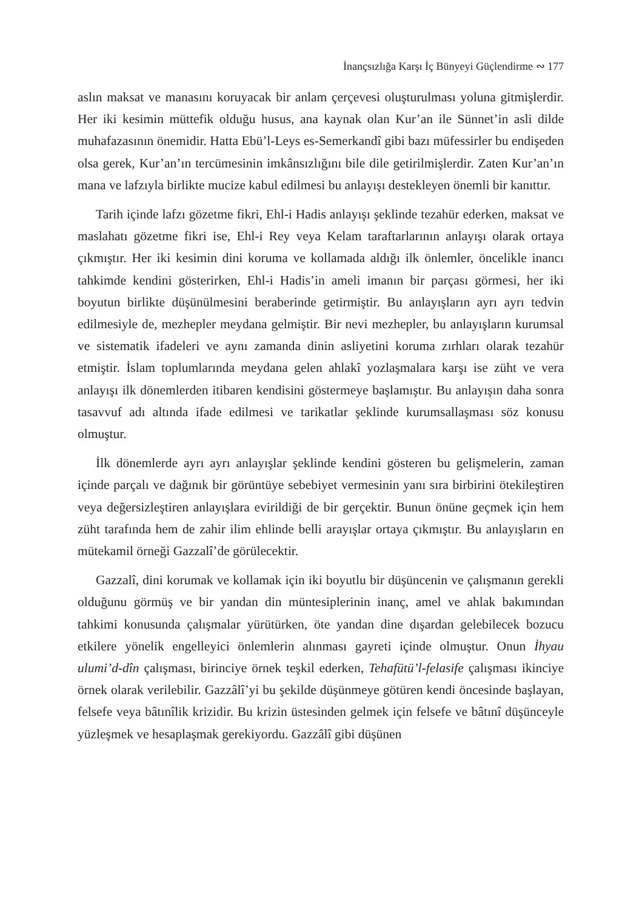İnançsızlığa Karşı İç Bünyeyi Güçlendirme ∾ 177
aslın maksat ve manasını koruyacak bir anlam çerçevesi oluşturulması yoluna gitmişlerdir. Her iki kesimin müttefik olduğu husus, ana kaynak olan Kur’an ile Sünnet’in asli dilde muhafazasının önemidir. Hatta Ebü’l-Leys es-Semerkandî gibi bazı müfessirler bu endişeden olsa gerek, Kur’an’ın tercümesinin imkânsızlığını bile dile getirilmişlerdir. Zaten Kur’an’ın mana ve lafzıyla birlikte mucize kabul edilmesi bu anlayışı destekleyen önemli bir kanıttır.
Tarih içinde lafzı gözetme fikri, Ehl-i Hadis anlayışı şeklinde tezahür ederken, maksat ve maslahatı gözetme fikri ise, Ehl-i Rey veya Kelam taraftarlarının anlayışı olarak ortaya çıkmıştır. Her iki kesimin dini koruma ve kollamada aldığı ilk önlemler, öncelikle inancı tahkimde kendini gösterirken, Ehl-i Hadis’in ameli imanın bir parçası görmesi, her iki boyutun birlikte düşünülmesini beraberinde getirmiştir. Bu anlayışların ayrı ayrı tedvin edilmesiyle de, mezhepler meydana gelmiştir. Bir nevi mezhepler, bu anlayışların kurumsal ve sistematik ifadeleri ve aynı zamanda dinin asliyetini koruma zırhları olarak tezahür etmiştir. İslam toplumlarında meydana gelen ahlakî yozlaşmalara karşı ise züht ve vera anlayışı ilk dönemlerden itibaren kendisini göstermeye başlamıştır. Bu anlayışın daha sonra tasavvuf adı altında ifade edilmesi ve tarikatlar şeklinde kurumsallaşması söz konusu olmuştur.
İlk dönemlerde ayrı ayrı anlayışlar şeklinde kendini gösteren bu gelişmelerin, zaman içinde parçalı ve dağınık bir görüntüye sebebiyet vermesinin yanı sıra birbirini ötekileştiren veya değersizleştiren anlayışlara evirildiği de bir gerçektir. Bunun önüne geçmek için hem züht tarafında hem de zahir ilim ehlinde belli arayışlar ortaya çıkmıştır. Bu anlayışların en mütekamil örneği Gazzalî’de görülecektir.
Gazzalî, dini korumak ve kollamak için iki boyutlu bir düşüncenin ve çalışmanın gerekli olduğunu görmüş ve bir yandan din müntesiplerinin inanç, amel ve ahlak bakımından tahkimi konusunda çalışmalar yürütürken, öte yandan dine dışardan gelebilecek bozucu etkilere yönelik engelleyici önlemlerin alınması gayreti içinde olmuştur. Onun İhyau ulumi’d-dîn çalışması, birinciye örnek teşkil ederken, Tehafütü’l-felasife çalışması ikinciye örnek olarak verilebilir. Gazzâlî’yi bu şekilde düşünmeye götüren kendi öncesinde başlayan, felsefe veya bâtınîlik krizidir. Bu krizin üstesinden gelmek için felsefe ve bâtınî düşünceyle yüzleşmek ve hesaplaşmak gerekiyordu. Gazzâlî gibi düşünen